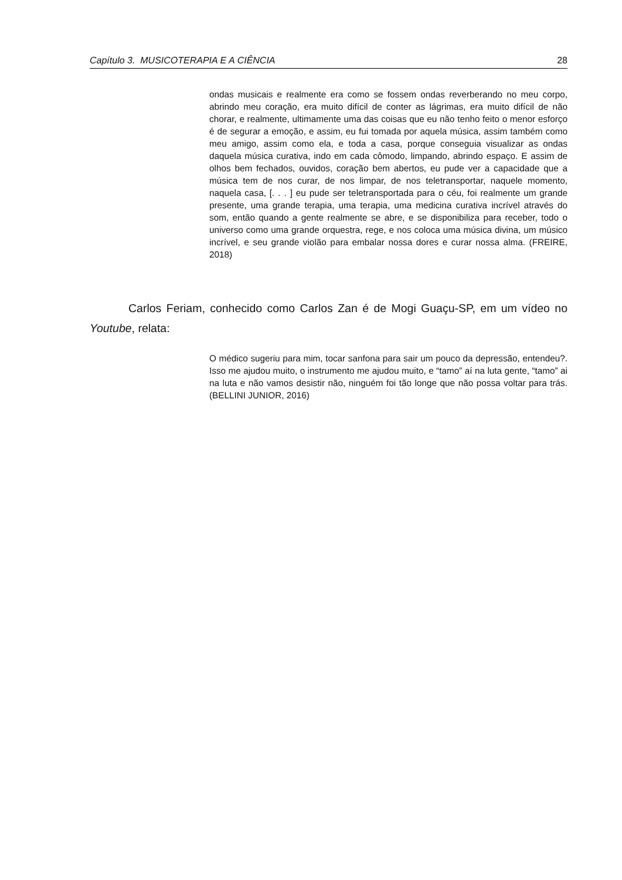Capítulo 3. MUSICOTERAPIA E A CIÊNCIA 28
ondas musicais e realmente era como se fossem ondas reverberando no meu corpo, abrindo meu coração, era muito difícil de conter as lágrimas, era muito difícil de não chorar, e realmente, ultimamente uma das coisas que eu não tenho feito o menor esforço é de segurar a emoção, e assim, eu fui tomada por aquela música, assim também como meu amigo, assim como ela, e toda a casa, porque conseguia visualizar as ondas daquela música curativa, indo em cada cômodo, limpando, abrindo espaço. E assim de olhos bem fechados, ouvidos, coração bem abertos, eu pude ver a capacidade que a música tem de nos curar, de nos limpar, de nos teletransportar, naquele momento, naquela casa, [. . . ] eu pude ser teletransportada para o céu, foi realmente um grande presente, uma grande terapia, uma terapia, uma medicina curativa incrível através do som, então quando a gente realmente se abre, e se disponibiliza para receber, todo o universo como uma grande orquestra, rege, e nos coloca uma música divina, um músico incrível, e seu grande violão para embalar nossa dores e curar nossa alma. (FREIRE, 2018)
Carlos Feriam, conhecido como Carlos Zan é de Mogi Guaçu-SP, em um vídeo no Youtube, relata:
O médico sugeriu para mim, tocar sanfona para sair um pouco da depressão, entendeu?. Isso me ajudou muito, o instrumento me ajudou muito, e “tamo” aí na luta gente, “tamo” ai na luta e não vamos desistir não, ninguém foi tão longe que não possa voltar para trás. (BELLINI JUNIOR, 2016)